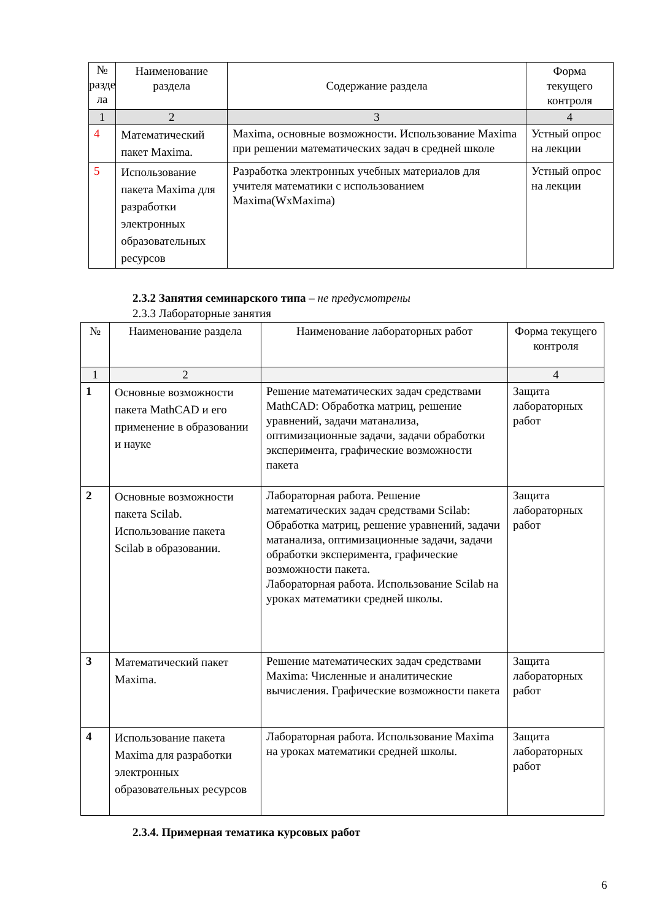| № разде ла | Наименование раздела | Содержание раздела | Форма текущего контроля |
| --- | --- | --- | --- |
| 1 | 2 | 3 | 4 |
| 4 | Математический пакет Maxima. | Maxima, основные возможности. Использование Maxima при решении математических задач в средней школе | Устный опрос на лекции |
| 5 | Использование пакета Maxima для разработки электронных образовательных ресурсов | Разработка электронных учебных материалов для учителя математики с использованием Maxima(WxMaxima) | Устный опрос на лекции |
2.3.2 Занятия семинарского типа – не предусмотрены
2.3.3 Лабораторные занятия
| № | Наименование раздела | Наименование лабораторных работ | Форма текущего контроля |
| --- | --- | --- | --- |
| 1 | 2 | | 4 |
| 1 | Основные возможности пакета MathCAD и его применение в образовании и науке | Решение математических задач средствами MathCAD: Обработка матриц, решение уравнений, задачи матанализа, оптимизационные задачи, задачи обработки эксперимента, графические возможности пакета | Защита лабораторных работ |
| 2 | Основные возможности пакета Scilab. Использование пакета Scilab в образовании. | Лабораторная работа. Решение математических задач средствами Scilab: Обработка матриц, решение уравнений, задачи матанализа, оптимизационные задачи, задачи обработки эксперимента, графические возможности пакета. Лабораторная работа. Использование Scilab на уроках математики средней школы. | Защита лабораторных работ |
| 3 | Математический пакет Maxima. | Решение математических задач средствами Maxima: Численные и аналитические вычисления. Графические возможности пакета | Защита лабораторных работ |
| 4 | Использование пакета Maxima для разработки электронных образовательных ресурсов | Лабораторная работа. Использование Maxima на уроках математики средней школы. | Защита лабораторных работ |
2.3.4. Примерная тематика курсовых работ
6